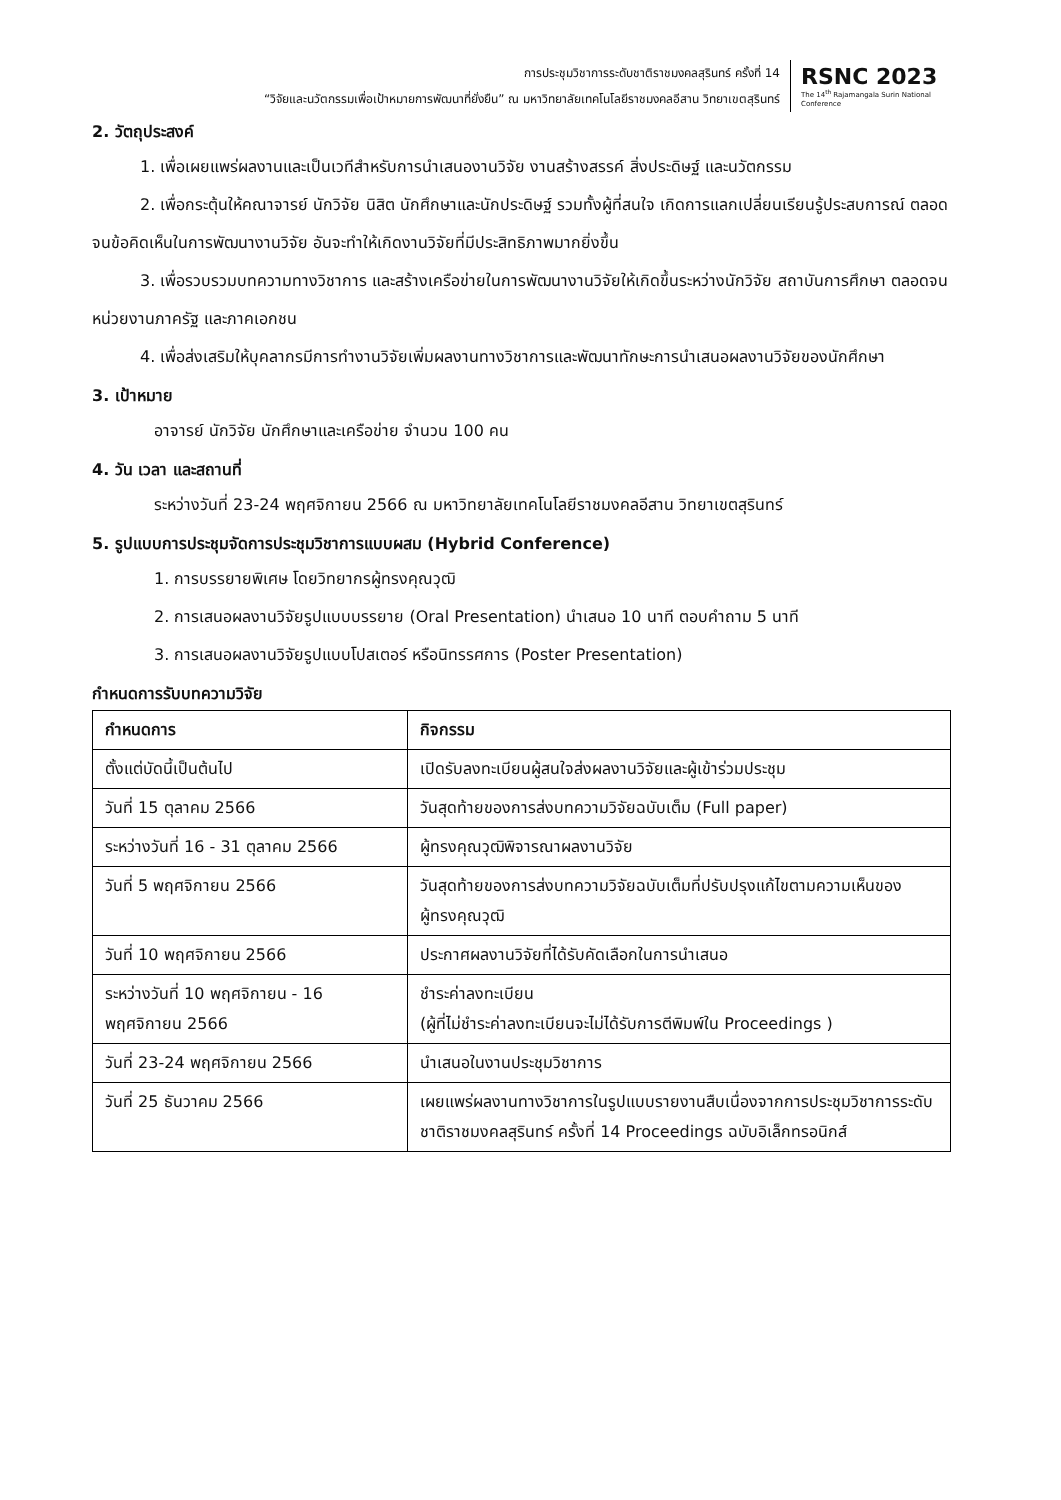การประชุมวิชาการระดับชาติราชมงคลสุรินทร์ ครั้งที่ 14
“วิจัยและนวัตกรรมเพื่อเป้าหมายการพัฒนาที่ยั่งยืน” ณ มหาวิทยาลัยเทคโนโลยีราชมงคลอีสาน วิทยาเขตสุรินทร์
RSNC 2023
The 14<sup>th</sup> Rajamangala Surin National Conference
2. วัตถุประสงค์
1. เพื่อเผยแพร่ผลงานและเป็นเวทีสำหรับการนำเสนองานวิจัย งานสร้างสรรค์ สิ่งประดิษฐ์ และนวัตกรรม
2. เพื่อกระตุ้นให้คณาจารย์ นักวิจัย นิสิต นักศึกษาและนักประดิษฐ์ รวมทั้งผู้ที่สนใจ เกิดการแลกเปลี่ยนเรียนรู้ประสบการณ์ ตลอดจนข้อคิดเห็นในการพัฒนางานวิจัย อันจะทำให้เกิดงานวิจัยที่มีประสิทธิภาพมากยิ่งขึ้น
3. เพื่อรวบรวมบทความทางวิชาการ และสร้างเครือข่ายในการพัฒนางานวิจัยให้เกิดขึ้นระหว่างนักวิจัย สถาบันการศึกษา ตลอดจนหน่วยงานภาครัฐ และภาคเอกชน
4. เพื่อส่งเสริมให้บุคลากรมีการทำงานวิจัยเพิ่มผลงานทางวิชาการและพัฒนาทักษะการนำเสนอผลงานวิจัยของนักศึกษา
3. เป้าหมาย
อาจารย์ นักวิจัย นักศึกษาและเครือข่าย จำนวน 100 คน
4. วัน เวลา และสถานที่
ระหว่างวันที่ 23-24 พฤศจิกายน 2566 ณ มหาวิทยาลัยเทคโนโลยีราชมงคลอีสาน วิทยาเขตสุรินทร์
5. รูปแบบการประชุมจัดการประชุมวิชาการแบบผสม (Hybrid Conference)
1. การบรรยายพิเศษ โดยวิทยากรผู้ทรงคุณวุฒิ
2. การเสนอผลงานวิจัยรูปแบบบรรยาย (Oral Presentation) นำเสนอ 10 นาที ตอบคำถาม 5 นาที
3. การเสนอผลงานวิจัยรูปแบบโปสเตอร์ หรือนิทรรศการ (Poster Presentation)
กำหนดการรับบทความวิจัย
| กำหนดการ | กิจกรรม |
| --- | --- |
| ตั้งแต่บัดนี้เป็นต้นไป | เปิดรับลงทะเบียนผู้สนใจส่งผลงานวิจัยและผู้เข้าร่วมประชุม |
| วันที่ 15 ตุลาคม 2566 | วันสุดท้ายของการส่งบทความวิจัยฉบับเต็ม (Full paper) |
| ระหว่างวันที่ 16 - 31 ตุลาคม 2566 | ผู้ทรงคุณวุฒิพิจารณาผลงานวิจัย |
| วันที่ 5 พฤศจิกายน 2566 | วันสุดท้ายของการส่งบทความวิจัยฉบับเต็มที่ปรับปรุงแก้ไขตามความเห็นของผู้ทรงคุณวุฒิ |
| วันที่ 10 พฤศจิกายน 2566 | ประกาศผลงานวิจัยที่ได้รับคัดเลือกในการนำเสนอ |
| ระหว่างวันที่ 10 พฤศจิกายน - 16 พฤศจิกายน 2566 | ชำระค่าลงทะเบียน (ผู้ที่ไม่ชำระค่าลงทะเบียนจะไม่ได้รับการตีพิมพ์ใน Proceedings ) |
| วันที่ 23-24 พฤศจิกายน 2566 | นำเสนอในงานประชุมวิชาการ |
| วันที่ 25 ธันวาคม 2566 | เผยแพร่ผลงานทางวิชาการในรูปแบบรายงานสืบเนื่องจากการประชุมวิชาการระดับชาติราชมงคลสุรินทร์ ครั้งที่ 14 Proceedings ฉบับอิเล็กทรอนิกส์ |